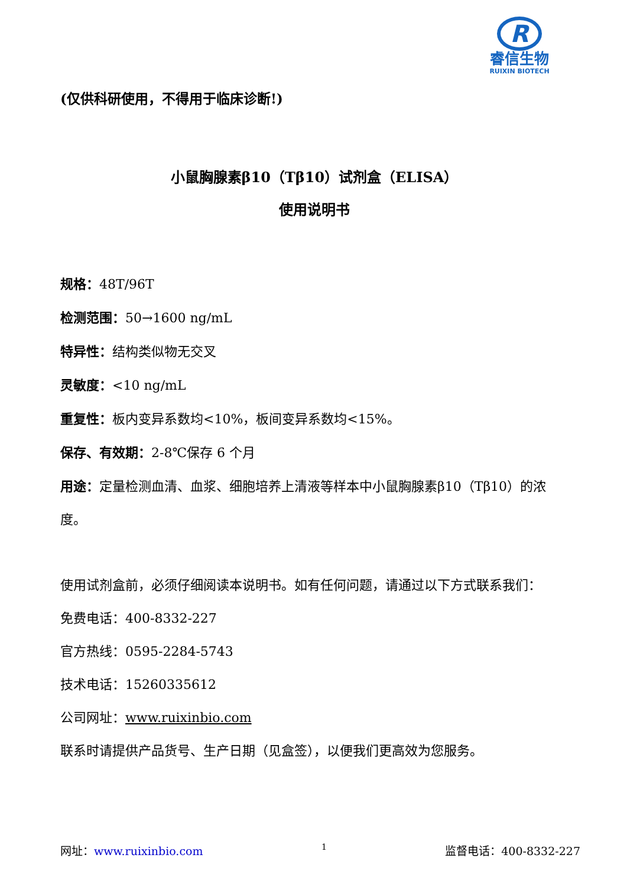R
睿信生物
RUIXIN BIOTECH
(仅供科研使用，不得用于临床诊断!)
小鼠胸腺素β10（Tβ10）试剂盒（ELISA）
使用说明书
规格：48T/96T
检测范围：50→1600 ng/mL
特异性：结构类似物无交叉
灵敏度：<10 ng/mL
重复性：板内变异系数均<10%，板间变异系数均<15%。
保存、有效期：2-8℃保存 6 个月
用途：定量检测血清、血浆、细胞培养上清液等样本中小鼠胸腺素β10（Tβ10）的浓度。
使用试剂盒前，必须仔细阅读本说明书。如有任何问题，请通过以下方式联系我们：
免费电话：400-8332-227
官方热线：0595-2284-5743
技术电话：15260335612
公司网址：www.ruixinbio.com
联系时请提供产品货号、生产日期（见盒签），以便我们更高效为您服务。
网址：www.ruixinbio.com 1 监督电话：400-8332-227